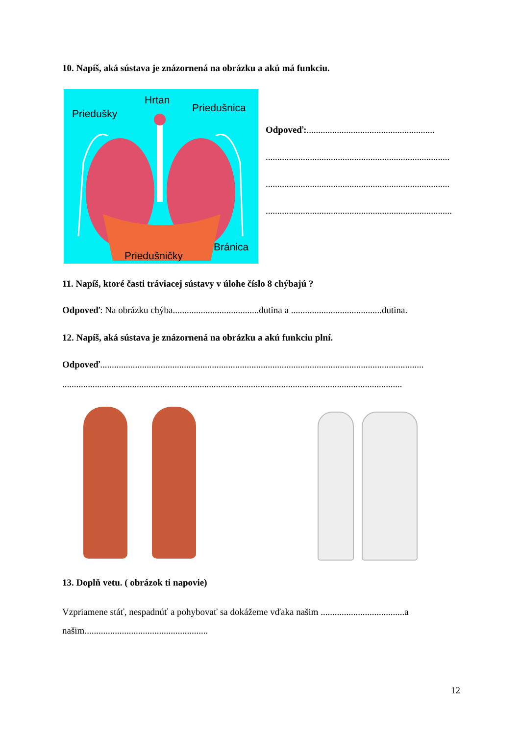10. Napíš, aká sústava je znázornená na obrázku a akú má funkciu.
Hrtan
Priedušky Priedušnica
Bránica
Priedušničky
Odpoveď:.......................................................
...............................................................................
...............................................................................
................................................................................
11. Napíš, ktoré časti tráviacej sústavy v úlohe číslo 8 chýbajú ?
Odpoveď: Na obrázku chýba.....................................dutina a .......................................dutina.
12. Napíš, aká sústava je znázornená na obrázku a akú funkciu plní.
Odpoveď...........................................................................................................................................
..................................................................................................................................................
13. Doplň vetu. ( obrázok ti napovie)
Vzpriamene stáť, nespadnúť a pohybovať sa dokážeme vďaka našim ....................................a našim.....................................................
12